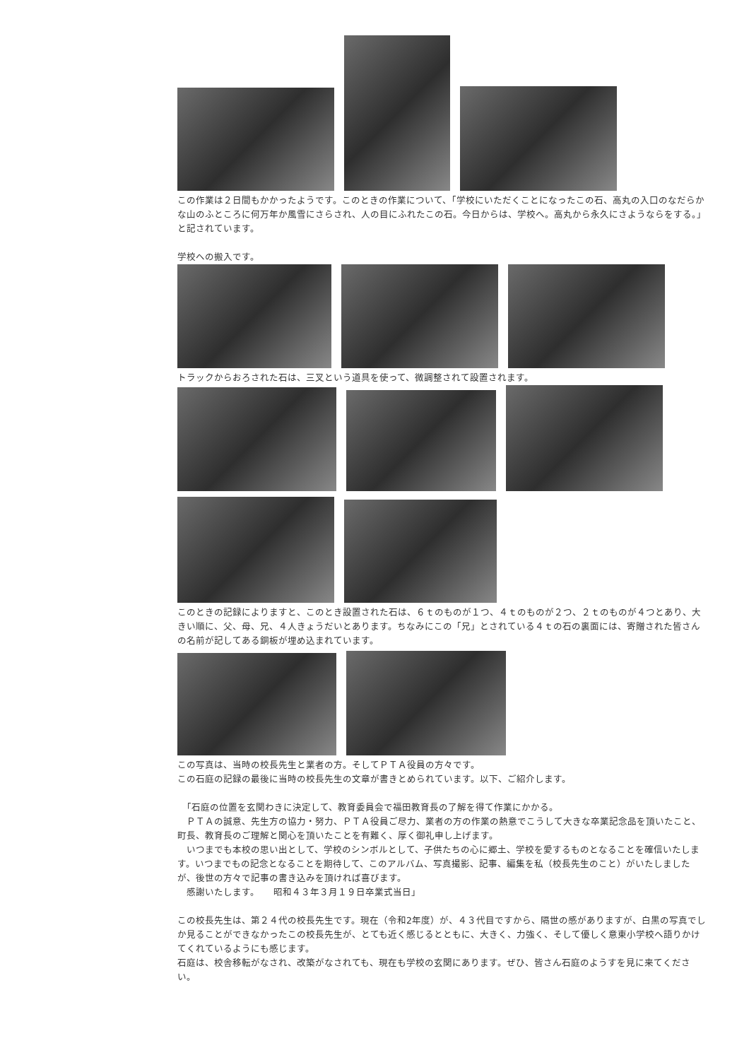この作業は２日間もかかったようです。このときの作業について、「学校にいただくことになったこの石、高丸の入口のなだらかな山のふところに何万年か風雪にさらされ、人の目にふれたこの石。今日からは、学校へ。高丸から永久にさようならをする。」と記されています。
学校への搬入です。
トラックからおろされた石は、三叉という道具を使って、微調整されて設置されます。
このときの記録によりますと、このとき設置された石は、６ｔのものが１つ、４ｔのものが２つ、２ｔのものが４つとあり、大きい順に、父、母、兄、４人きょうだいとあります。ちなみにこの「兄」とされている４ｔの石の裏面には、寄贈された皆さんの名前が記してある銅板が埋め込まれています。
この写真は、当時の校長先生と業者の方。そしてＰＴＡ役員の方々です。
この石庭の記録の最後に当時の校長先生の文章が書きとめられています。以下、ご紹介します。
　「石庭の位置を玄関わきに決定して、教育委員会で福田教育長の了解を得て作業にかかる。
　ＰＴＡの誠意、先生方の協力・努力、ＰＴＡ役員ご尽力、業者の方の作業の熱意でこうして大きな卒業記念品を頂いたこと、町長、教育長のご理解と関心を頂いたことを有難く、厚く御礼申し上げます。
　いつまでも本校の思い出として、学校のシンボルとして、子供たちの心に郷土、学校を愛するものとなることを確信いたします。いつまでもの記念となることを期待して、このアルバム、写真撮影、記事、編集を私（校長先生のこと）がいたしましたが、後世の方々で記事の書き込みを頂ければ喜びます。
　感謝いたします。　　昭和４３年３月１９日卒業式当日」
この校長先生は、第２４代の校長先生です。現在（令和2年度）が、４３代目ですから、隔世の感がありますが、白黒の写真でしか見ることができなかったこの校長先生が、とても近く感じるとともに、大きく、力強く、そして優しく意東小学校へ語りかけてくれているようにも感じます。
石庭は、校舎移転がなされ、改築がなされても、現在も学校の玄関にあります。ぜひ、皆さん石庭のようすを見に来てください。